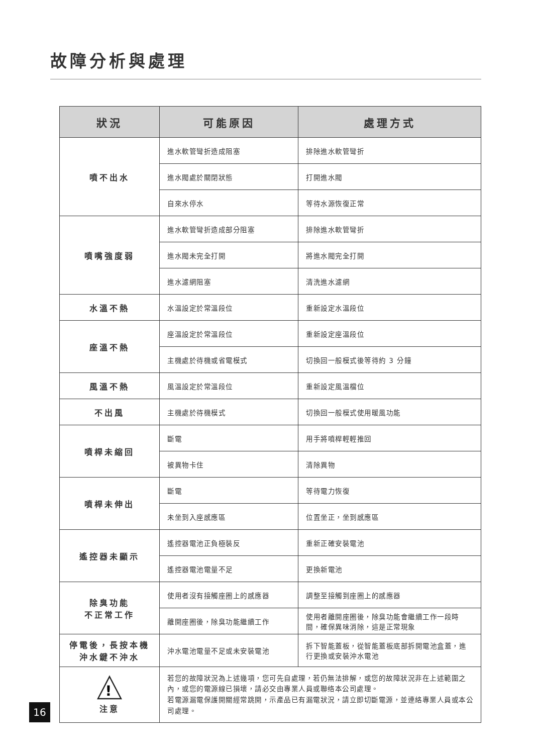故障分析與處理
| 狀況 | 可能原因 | 處理方式 |
| --- | --- | --- |
| 噴不出水 | 進水軟管彎折造成阻塞 | 排除進水軟管彎折 |
| | 進水閥處於關閉狀態 | 打開進水閥 |
| | 自來水停水 | 等待水源恢復正常 |
| 噴嘴強度弱 | 進水軟管彎折造成部分阻塞 | 排除進水軟管彎折 |
| | 進水閥未完全打開 | 將進水閥完全打開 |
| | 進水濾網阻塞 | 清洗進水濾網 |
| 水溫不熱 | 水溫設定於常溫段位 | 重新設定水溫段位 |
| 座溫不熱 | 座溫設定於常溫段位 | 重新設定座溫段位 |
| | 主機處於待機或省電模式 | 切換回一般模式後等待約 3 分鐘 |
| 風溫不熱 | 風溫設定於常溫段位 | 重新設定風溫檔位 |
| 不出風 | 主機處於待機模式 | 切換回一般模式使用暖風功能 |
| 噴桿未縮回 | 斷電 | 用手將噴桿輕輕推回 |
| | 被異物卡住 | 清除異物 |
| 噴桿未伸出 | 斷電 | 等待電力恢復 |
| | 未坐到入座感應區 | 位置坐正，坐到感應區 |
| 遙控器未顯示 | 遙控器電池正負極裝反 | 重新正確安裝電池 |
| | 遙控器電池電量不足 | 更換新電池 |
| 除臭功能 不正常工作 | 使用者沒有接觸座圈上的感應器 | 調整至接觸到座圈上的感應器 |
| | 離開座圈後，除臭功能繼續工作 | 使用者離開座圈後，除臭功能會繼續工作一段時間，確保異味消除，這是正常現象 |
| 停電後，長按本機 沖水鍵不沖水 | 沖水電池電量不足或未安裝電池 | 拆下智能蓋板，從智能蓋板底部拆開電池盒蓋，進行更換或安裝沖水電池 |
| ! 注意 | 若您的故障狀況為上述幾項，您可先自處理，若仍無法排解，或您的故障狀況非在上述範圍之內，或您的電源線已損壞，請必交由專業人員或聯络本公司處理。 若電源漏電保護開關經常跳開，示產品已有漏電狀況，請立即切斷電源，並連絡專業人員或本公司處理。 | |
16